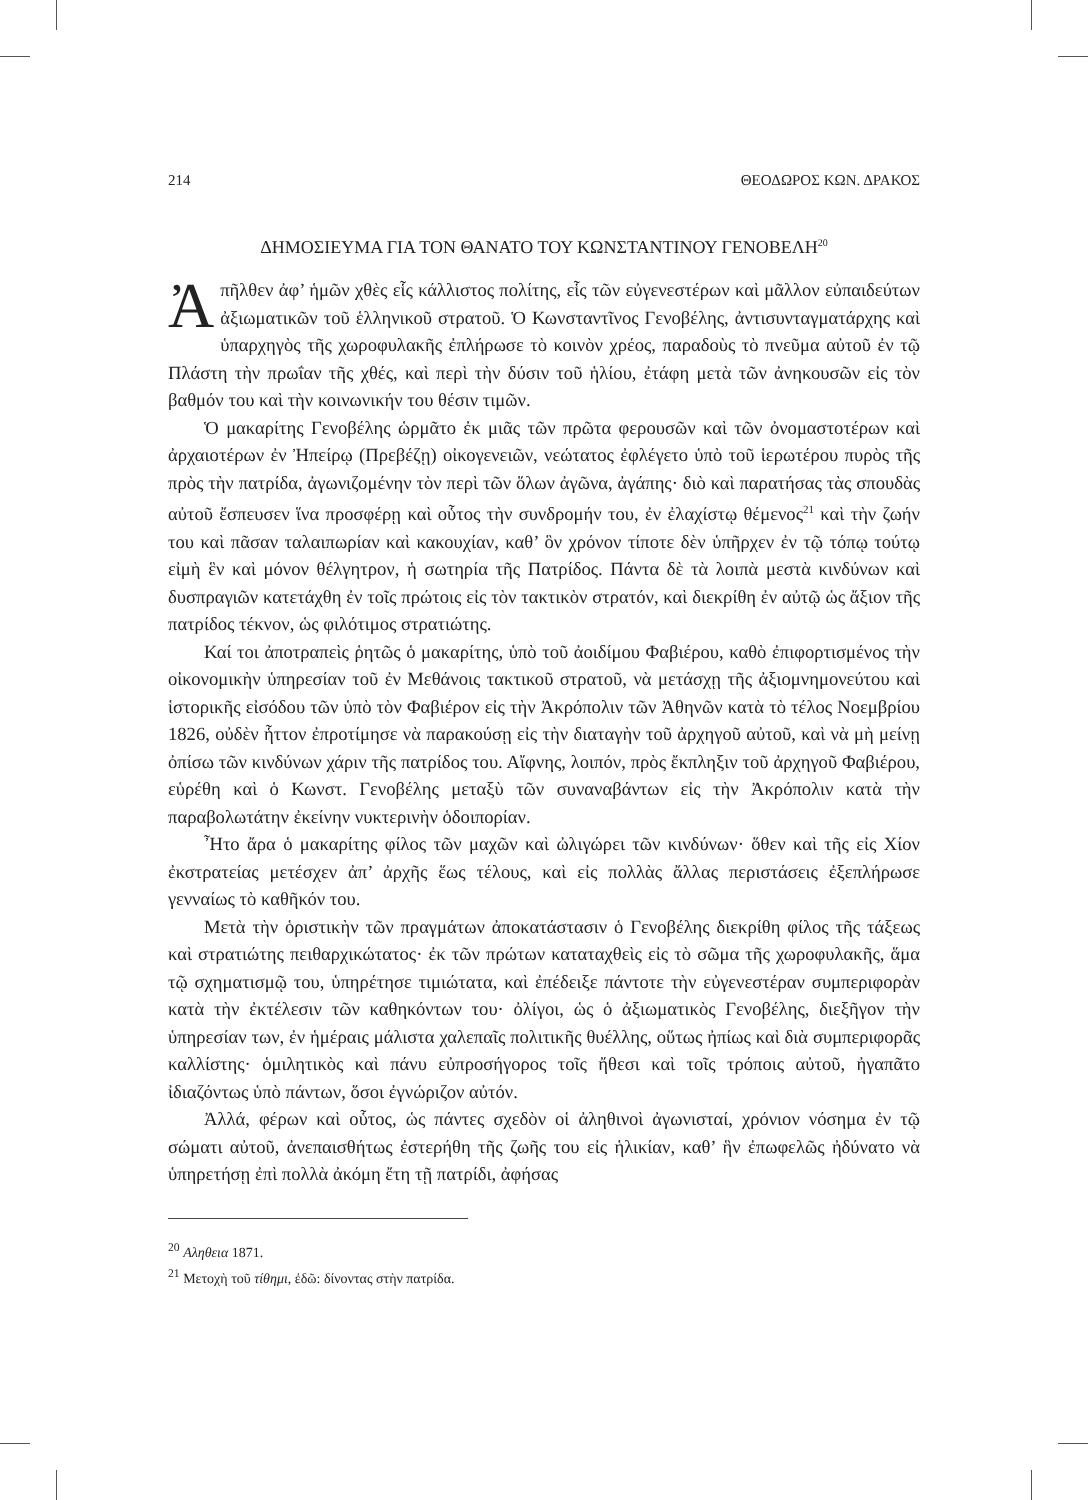214 ΘΕΟΔΩΡΟΣ ΚΩΝ. ΔΡΑΚΟΣ
ΔΗΜΟΣΙΕΥΜΑ ΓΙΑ ΤΟΝ ΘΑΝΑΤΟ ΤΟΥ ΚΩΝΣΤΑΝΤΙΝΟΥ ΓΕΝΟΒΕΛΗ<sup>20</sup>
Ἀπῆλθεν ἀφ’ ἡμῶν χθὲς εἷς κάλλιστος πολίτης, εἷς τῶν εὐγενεστέρων καὶ μᾶλλον εὐπαιδεύτων ἀξιωματικῶν τοῦ ἑλληνικοῦ στρατοῦ. Ὁ Κωνσταντῖνος Γενοβέλης, ἀντισυνταγματάρχης καὶ ὑπαρχηγὸς τῆς χωροφυλακῆς ἐπλήρωσε τὸ κοινὸν χρέος, παραδοὺς τὸ πνεῦμα αὐτοῦ ἐν τῷ Πλάστη τὴν πρωΐαν τῆς χθές, καὶ περὶ τὴν δύσιν τοῦ ἡλίου, ἐτάφη μετὰ τῶν ἀνηκουσῶν εἰς τὸν βαθμόν του καὶ τὴν κοινωνικήν του θέσιν τιμῶν.
Ὁ μακαρίτης Γενοβέλης ὡρμᾶτο ἐκ μιᾶς τῶν πρῶτα φερουσῶν καὶ τῶν ὀνομαστοτέρων καὶ ἀρχαιοτέρων ἐν Ἠπείρῳ (Πρεβέζῃ) οἰκογενειῶν, νεώτατος ἐφλέγετο ὑπὸ τοῦ ἱερωτέρου πυρὸς τῆς πρὸς τὴν πατρίδα, ἀγωνιζομένην τὸν περὶ τῶν ὅλων ἀγῶνα, ἀγάπης· διὸ καὶ παρατήσας τὰς σπουδὰς αὐτοῦ ἔσπευσεν ἵνα προσφέρῃ καὶ οὗτος τὴν συνδρομήν του, ἐν ἐλαχίστῳ θέμενος<sup>21</sup> καὶ τὴν ζωήν του καὶ πᾶσαν ταλαιπωρίαν καὶ κακουχίαν, καθ’ ὃν χρόνον τίποτε δὲν ὑπῆρχεν ἐν τῷ τόπῳ τούτῳ εἰμὴ ἓν καὶ μόνον θέλγητρον, ἡ σωτηρία τῆς Πατρίδος. Πάντα δὲ τὰ λοιπὰ μεστὰ κινδύνων καὶ δυσπραγιῶν κατετάχθη ἐν τοῖς πρώτοις εἰς τὸν τακτικὸν στρατόν, καὶ διεκρίθη ἐν αὐτῷ ὡς ἄξιον τῆς πατρίδος τέκνον, ὡς φιλότιμος στρατιώτης.
Καί τοι ἀποτραπεὶς ῥητῶς ὁ μακαρίτης, ὑπὸ τοῦ ἀοιδίμου Φαβιέρου, καθὸ ἐπιφορτισμένος τὴν οἰκονομικὴν ὑπηρεσίαν τοῦ ἐν Μεθάνοις τακτικοῦ στρατοῦ, νὰ μετάσχῃ τῆς ἀξιομνημονεύτου καὶ ἱστορικῆς εἰσόδου τῶν ὑπὸ τὸν Φαβιέρον εἰς τὴν Ἀκρόπολιν τῶν Ἀθηνῶν κατὰ τὸ τέλος Νοεμβρίου 1826, οὐδὲν ἧττον ἐπροτίμησε νὰ παρακούσῃ εἰς τὴν διαταγὴν τοῦ ἀρχηγοῦ αὐτοῦ, καὶ νὰ μὴ μείνῃ ὀπίσω τῶν κινδύνων χάριν τῆς πατρίδος του. Αἴφνης, λοιπόν, πρὸς ἔκπληξιν τοῦ ἀρχηγοῦ Φαβιέρου, εὑρέθη καὶ ὁ Κωνστ. Γενοβέλης μεταξὺ τῶν συναναβάντων εἰς τὴν Ἀκρόπολιν κατὰ τὴν παραβολωτάτην ἐκείνην νυκτερινὴν ὁδοιπορίαν.
Ἦτο ἄρα ὁ μακαρίτης φίλος τῶν μαχῶν καὶ ὠλιγώρει τῶν κινδύνων· ὅθεν καὶ τῆς εἰς Χίον ἐκστρατείας μετέσχεν ἀπ’ ἀρχῆς ἕως τέλους, καὶ εἰς πολλὰς ἄλλας περιστάσεις ἐξεπλήρωσε γενναίως τὸ καθῆκόν του.
Μετὰ τὴν ὁριστικὴν τῶν πραγμάτων ἀποκατάστασιν ὁ Γενοβέλης διεκρίθη φίλος τῆς τάξεως καὶ στρατιώτης πειθαρχικώτατος· ἐκ τῶν πρώτων καταταχθεὶς εἰς τὸ σῶμα τῆς χωροφυλακῆς, ἅμα τῷ σχηματισμῷ του, ὑπηρέτησε τιμιώτατα, καὶ ἐπέδειξε πάντοτε τὴν εὐγενεστέραν συμπεριφορὰν κατὰ τὴν ἐκτέλεσιν τῶν καθηκόντων του· ὀλίγοι, ὡς ὁ ἀξιωματικὸς Γενοβέλης, διεξῆγον τὴν ὑπηρεσίαν των, ἐν ἡμέραις μάλιστα χαλεπαῖς πολιτικῆς θυέλλης, οὕτως ἠπίως καὶ διὰ συμπεριφορᾶς καλλίστης· ὁμιλητικὸς καὶ πάνυ εὐπροσήγορος τοῖς ἤθεσι καὶ τοῖς τρόποις αὐτοῦ, ἠγαπᾶτο ἰδιαζόντως ὑπὸ πάντων, ὅσοι ἐγνώριζον αὐτόν.
Ἀλλά, φέρων καὶ οὗτος, ὡς πάντες σχεδὸν οἱ ἀληθινοὶ ἀγωνισταί, χρόνιον νόσημα ἐν τῷ σώματι αὐτοῦ, ἀνεπαισθήτως ἐστερήθη τῆς ζωῆς του εἰς ἡλικίαν, καθ’ ἣν ἐπωφελῶς ἠδύνατο νὰ ὑπηρετήσῃ ἐπὶ πολλὰ ἀκόμη ἔτη τῇ πατρίδι, ἀφήσας
<sup>20</sup> Αληθεια 1871.
<sup>21</sup> Μετοχὴ τοῦ τίθημι, ἐδῶ: δίνοντας στὴν πατρίδα.